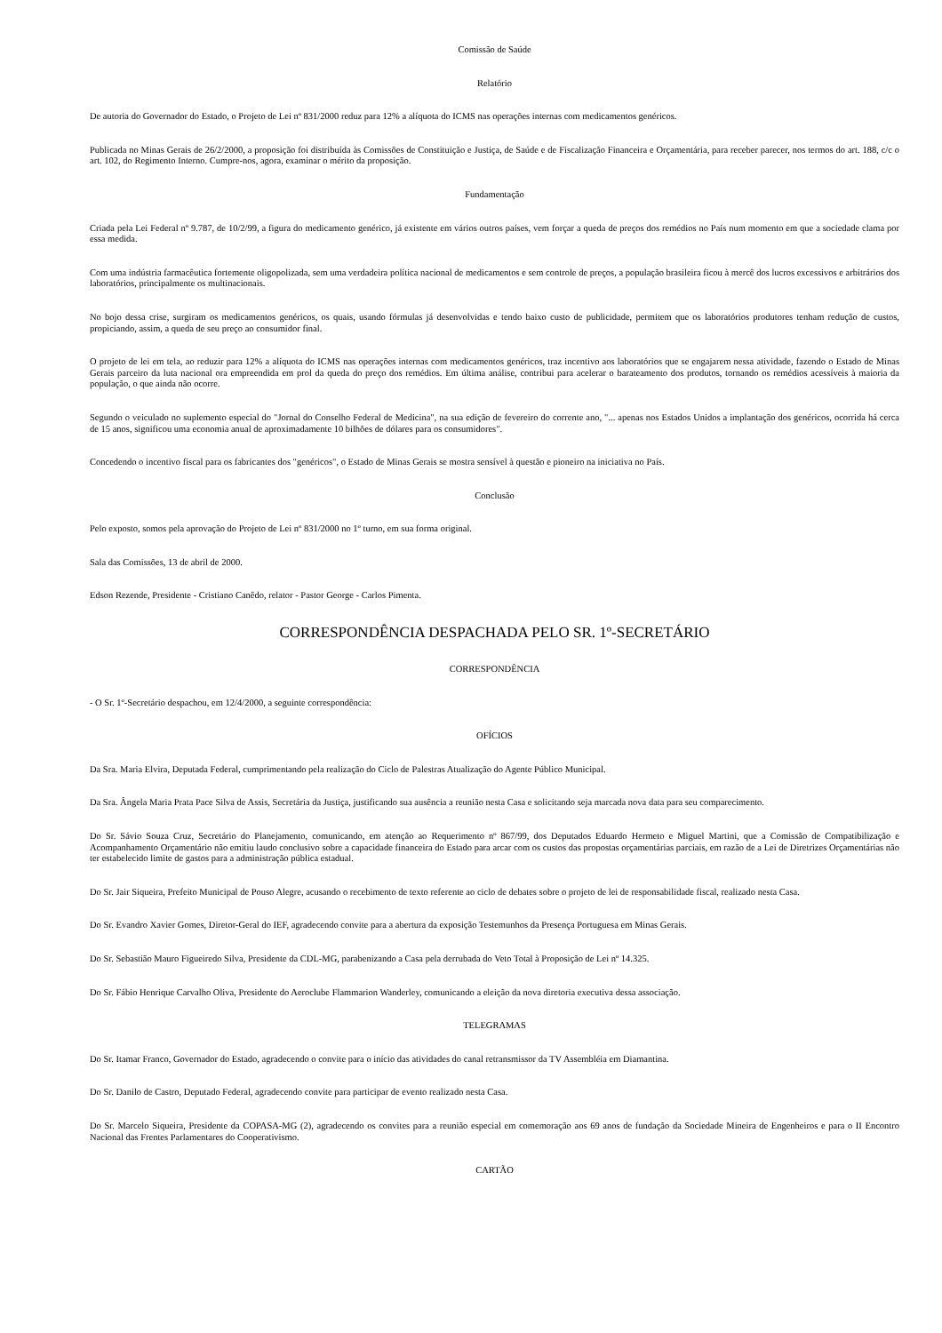Comissão de Saúde
Relatório
De autoria do Governador do Estado, o Projeto de Lei nº 831/2000 reduz para 12% a alíquota do ICMS nas operações internas com medicamentos genéricos.
Publicada no Minas Gerais de 26/2/2000, a proposição foi distribuída às Comissões de Constituição e Justiça, de Saúde e de Fiscalização Financeira e Orçamentária, para receber parecer, nos termos do art. 188, c/c o art. 102, do Regimento Interno. Cumpre-nos, agora, examinar o mérito da proposição.
Fundamentação
Criada pela Lei Federal nº 9.787, de 10/2/99, a figura do medicamento genérico, já existente em vários outros países, vem forçar a queda de preços dos remédios no País num momento em que a sociedade clama por essa medida.
Com uma indústria farmacêutica fortemente oligopolizada, sem uma verdadeira política nacional de medicamentos e sem controle de preços, a população brasileira ficou à mercê dos lucros excessivos e arbitrários dos laboratórios, principalmente os multinacionais.
No bojo dessa crise, surgiram os medicamentos genéricos, os quais, usando fórmulas já desenvolvidas e tendo baixo custo de publicidade, permitem que os laboratórios produtores tenham redução de custos, propiciando, assim, a queda de seu preço ao consumidor final.
O projeto de lei em tela, ao reduzir para 12% a alíquota do ICMS nas operações internas com medicamentos genéricos, traz incentivo aos laboratórios que se engajarem nessa atividade, fazendo o Estado de Minas Gerais parceiro da luta nacional ora empreendida em prol da queda do preço dos remédios. Em última análise, contribui para acelerar o barateamento dos produtos, tornando os remédios acessíveis à maioria da população, o que ainda não ocorre.
Segundo o veiculado no suplemento especial do "Jornal do Conselho Federal de Medicina", na sua edição de fevereiro do corrente ano, "... apenas nos Estados Unidos a implantação dos genéricos, ocorrida há cerca de 15 anos, significou uma economia anual de aproximadamente 10 bilhões de dólares para os consumidores".
Concedendo o incentivo fiscal para os fabricantes dos "genéricos", o Estado de Minas Gerais se mostra sensível à questão e pioneiro na iniciativa no País.
Conclusão
Pelo exposto, somos pela aprovação do Projeto de Lei nº 831/2000 no 1º turno, em sua forma original.
Sala das Comissões, 13 de abril de 2000.
Edson Rezende, Presidente - Cristiano Canêdo, relator - Pastor George - Carlos Pimenta.
CORRESPONDÊNCIA DESPACHADA PELO SR. 1º-SECRETÁRIO
CORRESPONDÊNCIA
- O Sr. 1º-Secretário despachou, em 12/4/2000, a seguinte correspondência:
OFÍCIOS
Da Sra. Maria Elvira, Deputada Federal, cumprimentando pela realização do Ciclo de Palestras Atualização do Agente Público Municipal.
Da Sra. Ângela Maria Prata Pace Silva de Assis, Secretária da Justiça, justificando sua ausência a reunião nesta Casa e solicitando seja marcada nova data para seu comparecimento.
Do Sr. Sávio Souza Cruz, Secretário do Planejamento, comunicando, em atenção ao Requerimento nº 867/99, dos Deputados Eduardo Hermeto e Miguel Martini, que a Comissão de Compatibilização e Acompanhamento Orçamentário não emitiu laudo conclusivo sobre a capacidade financeira do Estado para arcar com os custos das propostas orçamentárias parciais, em razão de a Lei de Diretrizes Orçamentárias não ter estabelecido limite de gastos para a administração pública estadual.
Do Sr. Jair Siqueira, Prefeito Municipal de Pouso Alegre, acusando o recebimento de texto referente ao ciclo de debates sobre o projeto de lei de responsabilidade fiscal, realizado nesta Casa.
Do Sr. Evandro Xavier Gomes, Diretor-Geral do IEF, agradecendo convite para a abertura da exposição Testemunhos da Presença Portuguesa em Minas Gerais.
Do Sr. Sebastião Mauro Figueiredo Silva, Presidente da CDL-MG, parabenizando a Casa pela derrubada do Veto Total à Proposição de Lei nº 14.325.
Do Sr. Fábio Henrique Carvalho Oliva, Presidente do Aeroclube Flammarion Wanderley, comunicando a eleição da nova diretoria executiva dessa associação.
TELEGRAMAS
Do Sr. Itamar Franco, Governador do Estado, agradecendo o convite para o início das atividades do canal retransmissor da TV Assembléia em Diamantina.
Do Sr. Danilo de Castro, Deputado Federal, agradecendo convite para participar de evento realizado nesta Casa.
Do Sr. Marcelo Siqueira, Presidente da COPASA-MG (2), agradecendo os convites para a reunião especial em comemoração aos 69 anos de fundação da Sociedade Mineira de Engenheiros e para o II Encontro Nacional das Frentes Parlamentares do Cooperativismo.
CARTÃO